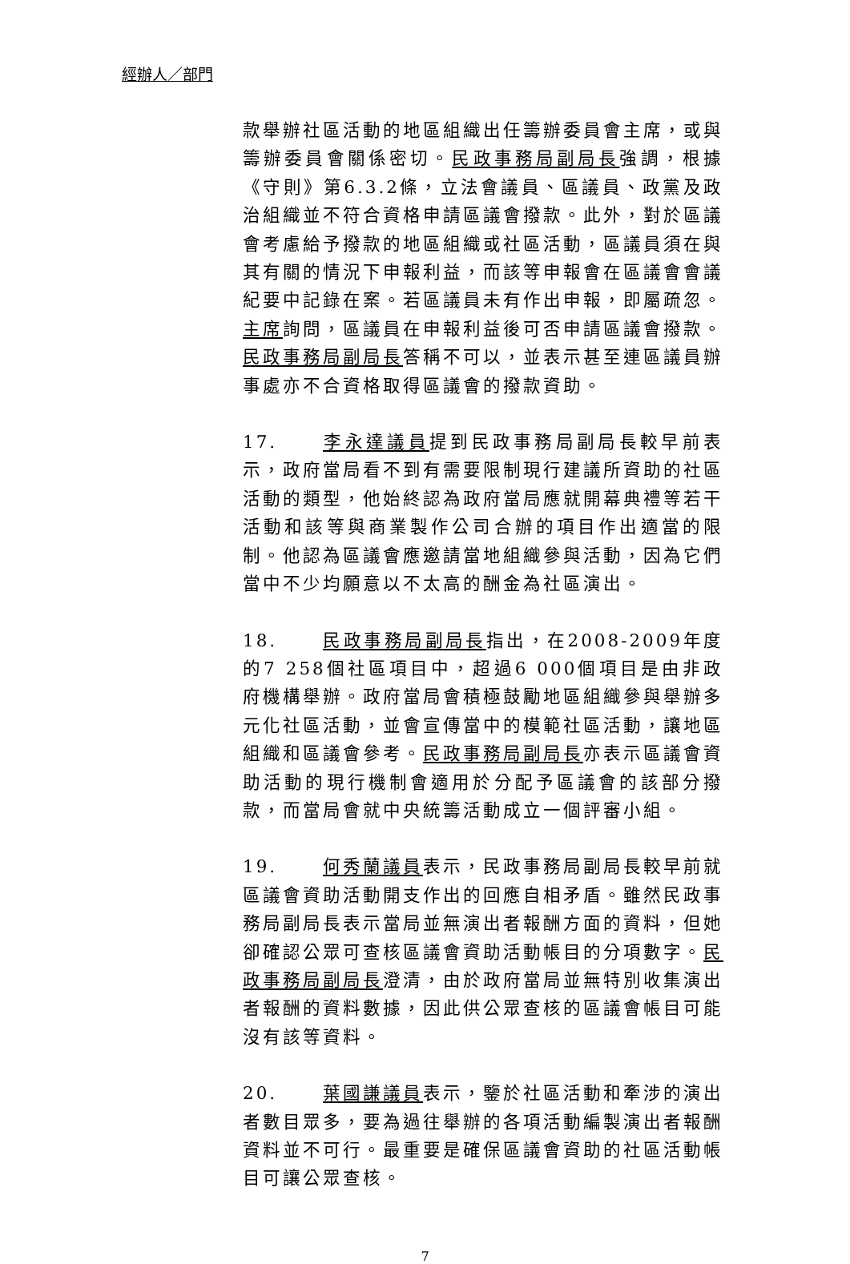經辦人／部門
款舉辦社區活動的地區組織出任籌辦委員會主席，或與籌辦委員會關係密切。民政事務局副局長強調，根據《守則》第6.3.2條，立法會議員、區議員、政黨及政治組織並不符合資格申請區議會撥款。此外，對於區議會考慮給予撥款的地區組織或社區活動，區議員須在與其有關的情況下申報利益，而該等申報會在區議會會議紀要中記錄在案。若區議員未有作出申報，即屬疏忽。主席詢問，區議員在申報利益後可否申請區議會撥款。民政事務局副局長答稱不可以，並表示甚至連區議員辦事處亦不合資格取得區議會的撥款資助。
17. 李永達議員提到民政事務局副局長較早前表示，政府當局看不到有需要限制現行建議所資助的社區活動的類型，他始終認為政府當局應就開幕典禮等若干活動和該等與商業製作公司合辦的項目作出適當的限制。他認為區議會應邀請當地組織參與活動，因為它們當中不少均願意以不太高的酬金為社區演出。
18. 民政事務局副局長指出，在2008-2009年度的7 258個社區項目中，超過6 000個項目是由非政府機構舉辦。政府當局會積極鼓勵地區組織參與舉辦多元化社區活動，並會宣傳當中的模範社區活動，讓地區組織和區議會參考。民政事務局副局長亦表示區議會資助活動的現行機制會適用於分配予區議會的該部分撥款，而當局會就中央統籌活動成立一個評審小組。
19. 何秀蘭議員表示，民政事務局副局長較早前就區議會資助活動開支作出的回應自相矛盾。雖然民政事務局副局長表示當局並無演出者報酬方面的資料，但她卻確認公眾可查核區議會資助活動帳目的分項數字。民政事務局副局長澄清，由於政府當局並無特別收集演出者報酬的資料數據，因此供公眾查核的區議會帳目可能沒有該等資料。
20. 葉國謙議員表示，鑒於社區活動和牽涉的演出者數目眾多，要為過往舉辦的各項活動編製演出者報酬資料並不可行。最重要是確保區議會資助的社區活動帳目可讓公眾查核。
7